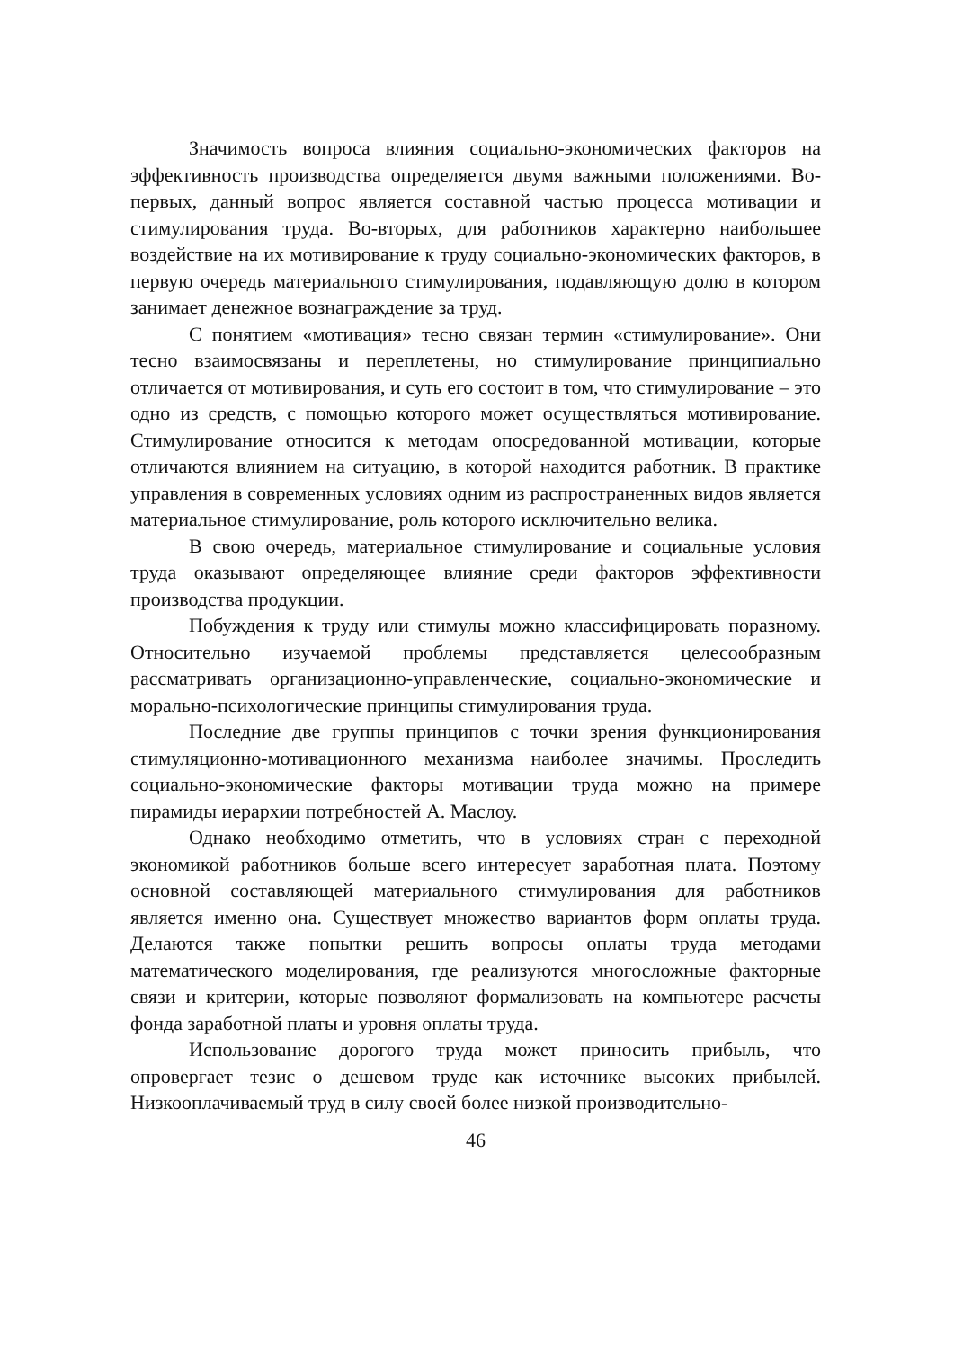Значимость вопроса влияния социально-экономических факторов на эффективность производства определяется двумя важными положениями. Во-первых, данный вопрос является составной частью процесса мотивации и стимулирования труда. Во-вторых, для работников характерно наибольшее воздействие на их мотивирование к труду социально-экономических факторов, в первую очередь материального стимулирования, подавляющую долю в котором занимает денежное вознаграждение за труд.
С понятием «мотивация» тесно связан термин «стимулирование». Они тесно взаимосвязаны и переплетены, но стимулирование принципиально отличается от мотивирования, и суть его состоит в том, что стимулирование – это одно из средств, с помощью которого может осуществляться мотивирование. Стимулирование относится к методам опосредованной мотивации, которые отличаются влиянием на ситуацию, в которой находится работник. В практике управления в современных условиях одним из распространенных видов является материальное стимулирование, роль которого исключительно велика.
В свою очередь, материальное стимулирование и социальные условия труда оказывают определяющее влияние среди факторов эффективности производства продукции.
Побуждения к труду или стимулы можно классифицировать поразному. Относительно изучаемой проблемы представляется целесообразным рассматривать организационно-управленческие, социально-экономические и морально-психологические принципы стимулирования труда.
Последние две группы принципов с точки зрения функционирования стимуляционно-мотивационного механизма наиболее значимы. Проследить социально-экономические факторы мотивации труда можно на примере пирамиды иерархии потребностей А. Маслоу.
Однако необходимо отметить, что в условиях стран с переходной экономикой работников больше всего интересует заработная плата. Поэтому основной составляющей материального стимулирования для работников является именно она. Существует множество вариантов форм оплаты труда. Делаются также попытки решить вопросы оплаты труда методами математического моделирования, где реализуются многосложные факторные связи и критерии, которые позволяют формализовать на компьютере расчеты фонда заработной платы и уровня оплаты труда.
Использование дорогого труда может приносить прибыль, что опровергает тезис о дешевом труде как источнике высоких прибылей. Низкооплачиваемый труд в силу своей более низкой производительно-
46